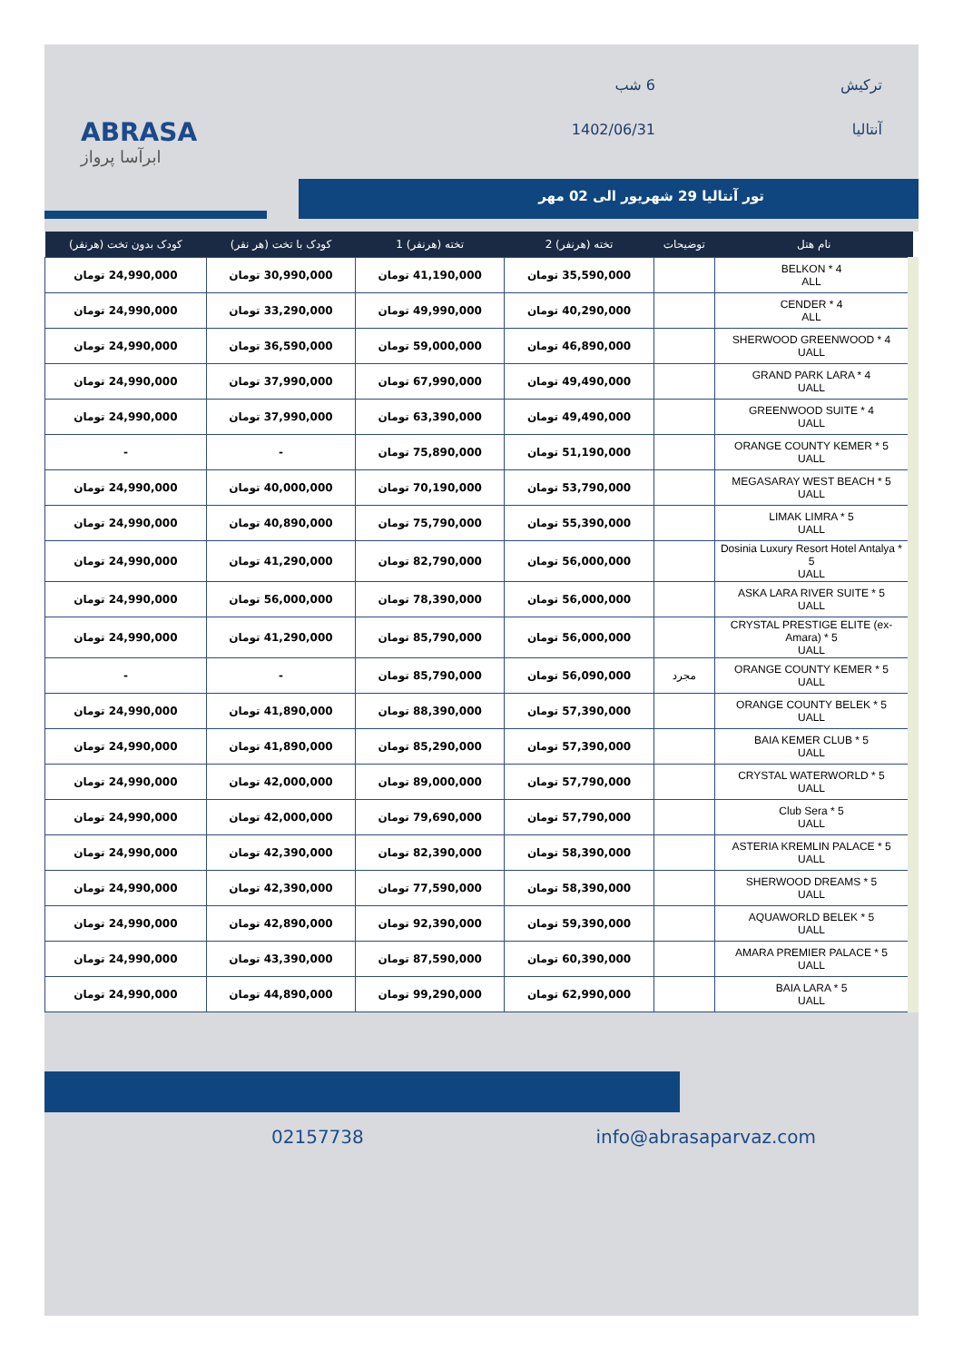ABRASA
ابرآسا پرواز
ترکیش
6 شب
آنتالیا
1402/06/31
تور آنتالیا 29 شهریور الی 02 مهر
| نام هتل | توضیحات | تخته (هرنفر) 2 | تخته (هرنفر) 1 | کودک با تخت (هر نفر) | کودک بدون تخت (هرنفر) |
| --- | --- | --- | --- | --- | --- |
| BELKON * 4 ALL | | 35,590,000 تومان | 41,190,000 تومان | 30,990,000 تومان | 24,990,000 تومان |
| CENDER * 4 ALL | | 40,290,000 تومان | 49,990,000 تومان | 33,290,000 تومان | 24,990,000 تومان |
| SHERWOOD GREENWOOD * 4 UALL | | 46,890,000 تومان | 59,000,000 تومان | 36,590,000 تومان | 24,990,000 تومان |
| GRAND PARK LARA * 4 UALL | | 49,490,000 تومان | 67,990,000 تومان | 37,990,000 تومان | 24,990,000 تومان |
| GREENWOOD SUITE * 4 UALL | | 49,490,000 تومان | 63,390,000 تومان | 37,990,000 تومان | 24,990,000 تومان |
| ORANGE COUNTY KEMER * 5 UALL | | 51,190,000 تومان | 75,890,000 تومان | - | - |
| MEGASARAY WEST BEACH * 5 UALL | | 53,790,000 تومان | 70,190,000 تومان | 40,000,000 تومان | 24,990,000 تومان |
| LIMAK LIMRA * 5 UALL | | 55,390,000 تومان | 75,790,000 تومان | 40,890,000 تومان | 24,990,000 تومان |
| Dosinia Luxury Resort Hotel Antalya * 5 UALL | | 56,000,000 تومان | 82,790,000 تومان | 41,290,000 تومان | 24,990,000 تومان |
| ASKA LARA RIVER SUITE * 5 UALL | | 56,000,000 تومان | 78,390,000 تومان | 56,000,000 تومان | 24,990,000 تومان |
| CRYSTAL PRESTIGE ELITE (ex-Amara) * 5 UALL | | 56,000,000 تومان | 85,790,000 تومان | 41,290,000 تومان | 24,990,000 تومان |
| ORANGE COUNTY KEMER * 5 UALL | مجرد | 56,090,000 تومان | 85,790,000 تومان | - | - |
| ORANGE COUNTY BELEK * 5 UALL | | 57,390,000 تومان | 88,390,000 تومان | 41,890,000 تومان | 24,990,000 تومان |
| BAIA KEMER CLUB * 5 UALL | | 57,390,000 تومان | 85,290,000 تومان | 41,890,000 تومان | 24,990,000 تومان |
| CRYSTAL WATERWORLD * 5 UALL | | 57,790,000 تومان | 89,000,000 تومان | 42,000,000 تومان | 24,990,000 تومان |
| Club Sera * 5 UALL | | 57,790,000 تومان | 79,690,000 تومان | 42,000,000 تومان | 24,990,000 تومان |
| ASTERIA KREMLIN PALACE * 5 UALL | | 58,390,000 تومان | 82,390,000 تومان | 42,390,000 تومان | 24,990,000 تومان |
| SHERWOOD DREAMS * 5 UALL | | 58,390,000 تومان | 77,590,000 تومان | 42,390,000 تومان | 24,990,000 تومان |
| AQUAWORLD BELEK * 5 UALL | | 59,390,000 تومان | 92,390,000 تومان | 42,890,000 تومان | 24,990,000 تومان |
| AMARA PREMIER PALACE * 5 UALL | | 60,390,000 تومان | 87,590,000 تومان | 43,390,000 تومان | 24,990,000 تومان |
| BAIA LARA * 5 UALL | | 62,990,000 تومان | 99,290,000 تومان | 44,890,000 تومان | 24,990,000 تومان |
02157738 info@abrasaparvaz.com